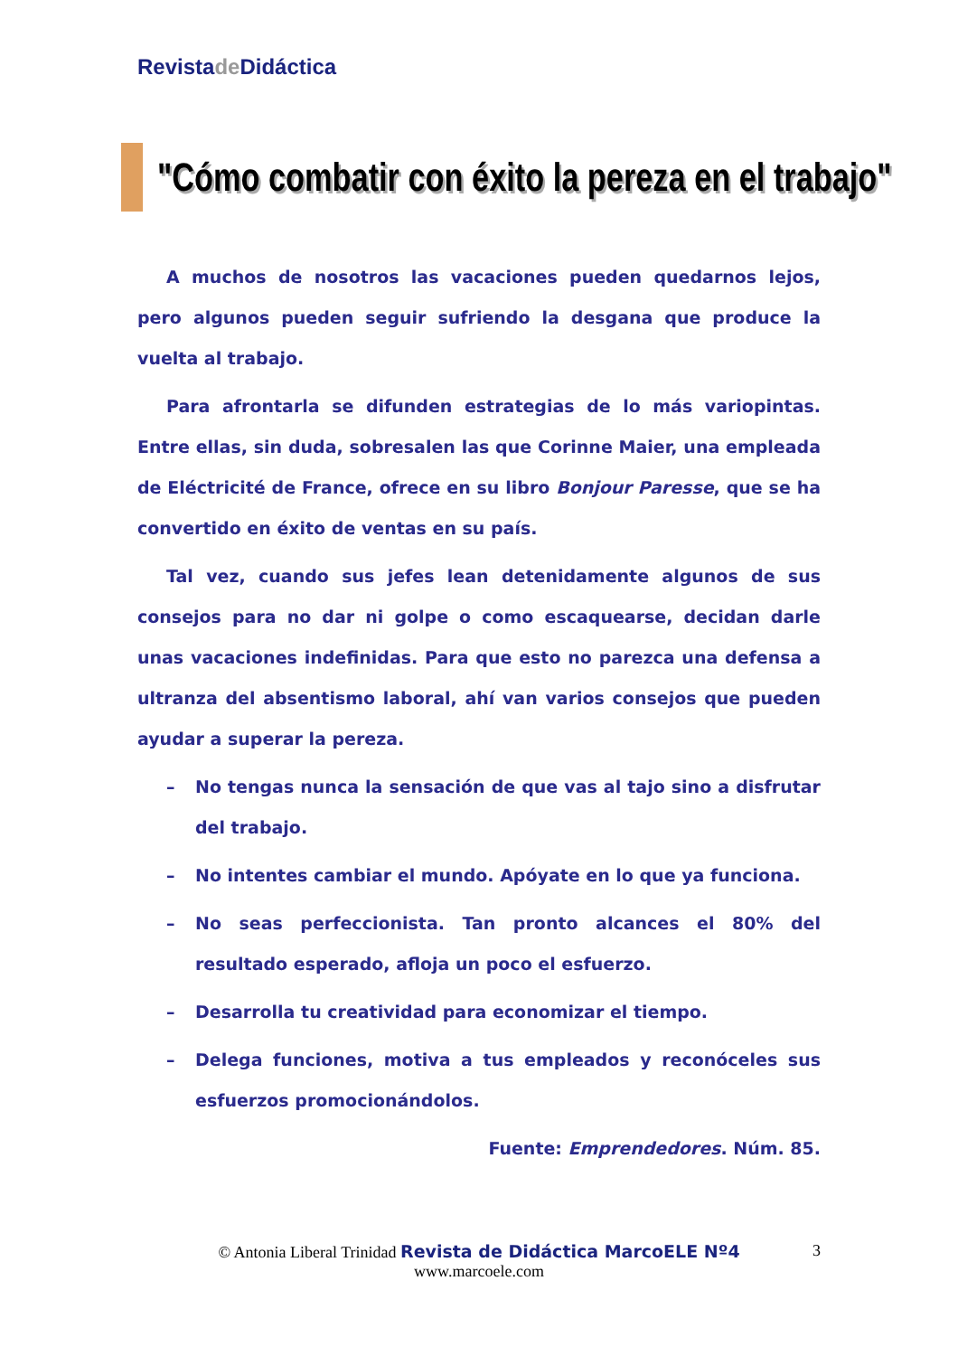Revistade Didáctica
"Cómo combatir con éxito la pereza en el trabajo"
A muchos de nosotros las vacaciones pueden quedarnos lejos, pero algunos pueden seguir sufriendo la desgana que produce la vuelta al trabajo.
Para afrontarla se difunden estrategias de lo más variopintas. Entre ellas, sin duda, sobresalen las que Corinne Maier, una empleada de Eléctricité de France, ofrece en su libro Bonjour Paresse, que se ha convertido en éxito de ventas en su país.
Tal vez, cuando sus jefes lean detenidamente algunos de sus consejos para no dar ni golpe o como escaquearse, decidan darle unas vacaciones indefinidas. Para que esto no parezca una defensa a ultranza del absentismo laboral, ahí van varios consejos que pueden ayudar a superar la pereza.
– No tengas nunca la sensación de que vas al tajo sino a disfrutar del trabajo.
– No intentes cambiar el mundo. Apóyate en lo que ya funciona.
– No seas perfeccionista. Tan pronto alcances el 80% del resultado esperado, afloja un poco el esfuerzo.
– Desarrolla tu creatividad para economizar el tiempo.
– Delega funciones, motiva a tus empleados y reconóceles sus esfuerzos promocionándolos.
Fuente: Emprendedores. Núm. 85.
© Antonia Liberal Trinidad Revista de Didáctica MarcoELE Nº4 3
www.marcoele.com